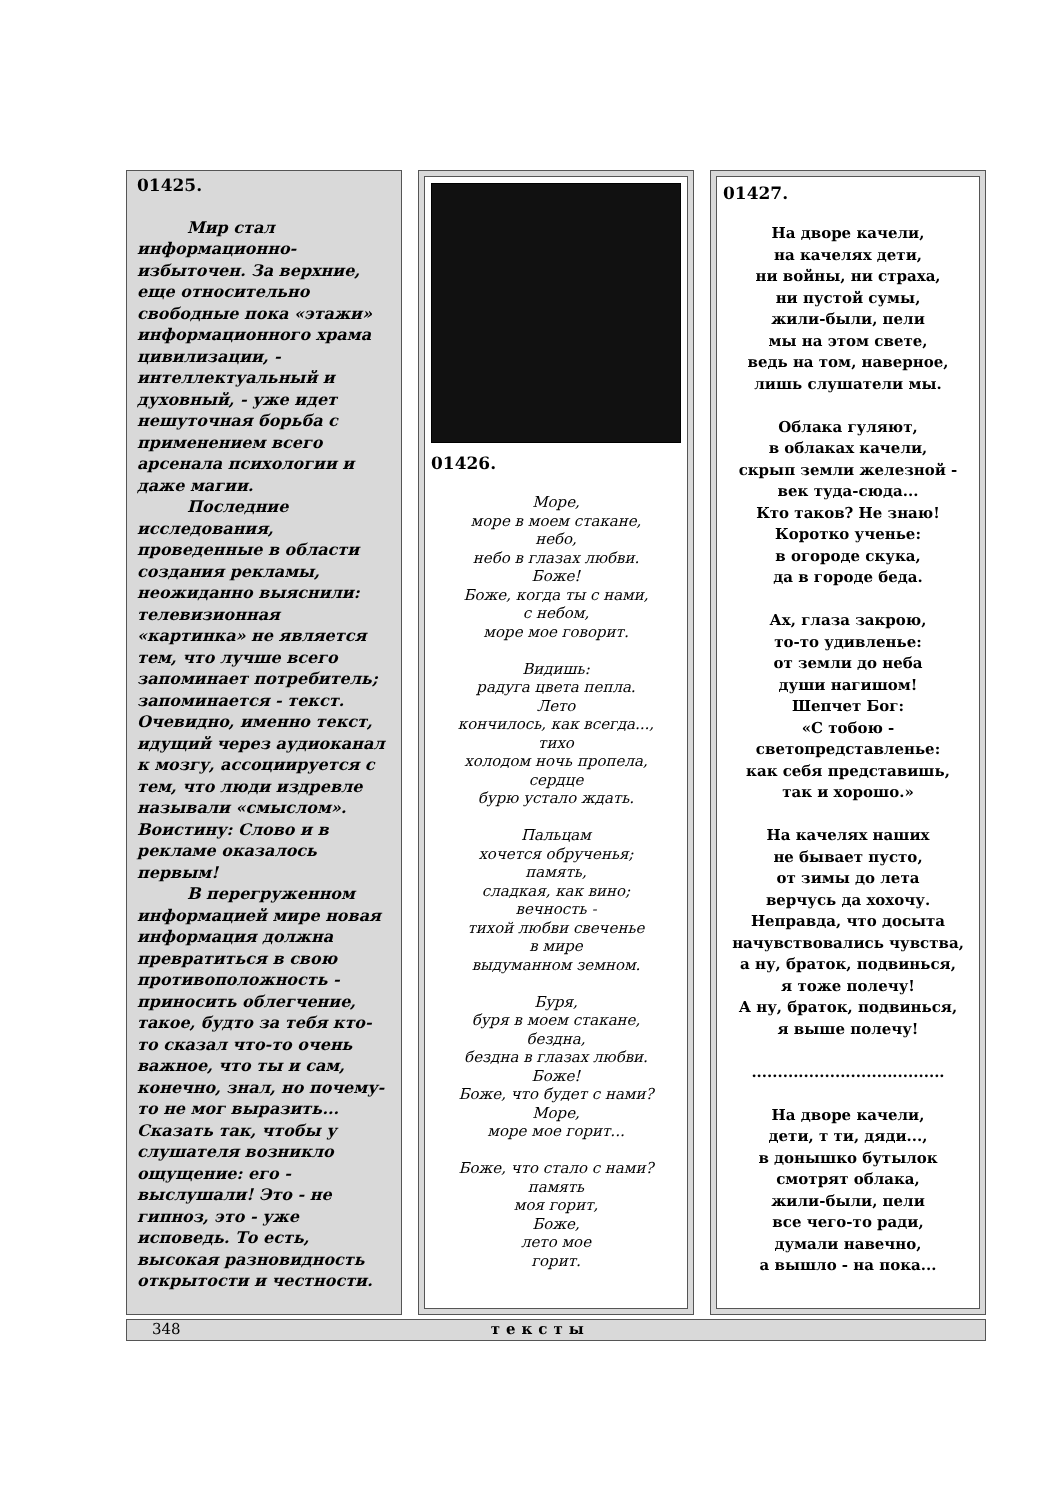01425.
Мир стал информационно-избыточен. За верхние, еще относительно свободные пока «этажи» информационного храма цивилизации, - интеллектуальный и духовный, - уже идет нешуточная борьба с применением всего арсенала психологии и даже магии.
Последние исследования, проведенные в области создания рекламы, неожиданно выяснили: телевизионная «картинка» не является тем, что лучше всего запоминает потребитель; запоминается - текст. Очевидно, именно текст, идущий через аудиоканал к мозгу, ассоциируется с тем, что люди издревле называли «смыслом». Воистину: Слово и в рекламе оказалось первым!
В перегруженном информацией мире новая информация должна превратиться в свою противоположность - приносить облегчение, такое, будто за тебя кто-то сказал что-то очень важное, что ты и сам, конечно, знал, но почему-то не мог выразить... Сказать так, чтобы у слушателя возникло ощущение: его - выслушали! Это - не гипноз, это - уже исповедь. То есть, высокая разновидность открытости и честности.
01426.
Море,
море в моем стакане,
небо,
небо в глазах любви.
Боже!
Боже, когда ты с нами,
с небом,
море мое говорит.
Видишь:
радуга цвета пепла.
Лето
кончилось, как всегда...,
тихо
холодом ночь пропела,
сердце
бурю устало ждать.
Пальцам
хочется обрученья;
память,
сладкая, как вино;
вечность -
тихой любви свеченье
в мире
выдуманном земном.
Буря,
буря в моем стакане,
бездна,
бездна в глазах любви.
Боже!
Боже, что будет с нами?
Море,
море мое горит...
Боже, что стало с нами?
память
моя горит,
Боже,
лето мое
горит.
01427.
На дворе качели,
на качелях дети,
ни войны, ни страха,
ни пустой сумы,
жили-были, пели
мы на этом свете,
ведь на том, наверное,
лишь слушатели мы.
Облака гуляют,
в облаках качели,
скрып земли железной -
век туда-сюда...
Кто таков? Не знаю!
Коротко ученье:
в огороде скука,
да в городе беда.
Ах, глаза закрою,
то-то удивленье:
от земли до неба
души нагишом!
Шепчет Бог:
«С тобою -
светопредставленье:
как себя представишь,
так и хорошо.»
На качелях наших
не бывает пусто,
от зимы до лета
верчусь да хохочу.
Неправда, что досыта
начувствовались чувства,
а ну, браток, подвинься,
я тоже полечу!
А ну, браток, подвинься,
я выше полечу!
.....................................
На дворе качели,
дети, т ти, дяди...,
в донышко бутылок
смотрят облака,
жили-были, пели
все чего-то ради,
думали навечно,
а вышло - на пока...
348 тексты